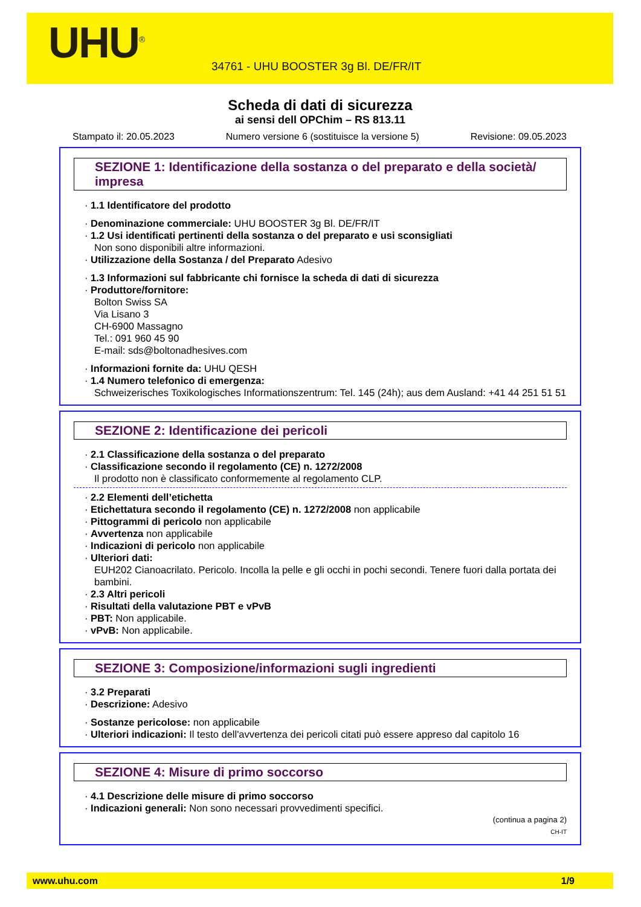UHU<sup>®</sup>
34761 - UHU BOOSTER 3g Bl. DE/FR/IT
Scheda di dati di sicurezza
ai sensi dell OPChim – RS 813.11
Stampato il: 20.05.2023 Numero versione 6 (sostituisce la versione 5) Revisione: 09.05.2023
SEZIONE 1: Identificazione della sostanza o del preparato e della società/ impresa
· 1.1 Identificatore del prodotto
· Denominazione commerciale: UHU BOOSTER 3g Bl. DE/FR/IT
· 1.2 Usi identificati pertinenti della sostanza o del preparato e usi sconsigliati
Non sono disponibili altre informazioni.
· Utilizzazione della Sostanza / del Preparato Adesivo
· 1.3 Informazioni sul fabbricante chi fornisce la scheda di dati di sicurezza
· Produttore/fornitore:
Bolton Swiss SA
Via Lisano 3
CH-6900 Massagno
Tel.: 091 960 45 90
E-mail: sds@boltonadhesives.com
· Informazioni fornite da: UHU QESH
· 1.4 Numero telefonico di emergenza:
Schweizerisches Toxikologisches Informationszentrum: Tel. 145 (24h); aus dem Ausland: +41 44 251 51 51
SEZIONE 2: Identificazione dei pericoli
· 2.1 Classificazione della sostanza o del preparato
· Classificazione secondo il regolamento (CE) n. 1272/2008
Il prodotto non è classificato conformemente al regolamento CLP.
· 2.2 Elementi dell’etichetta
· Etichettatura secondo il regolamento (CE) n. 1272/2008 non applicabile
· Pittogrammi di pericolo non applicabile
· Avvertenza non applicabile
· Indicazioni di pericolo non applicabile
· Ulteriori dati:
EUH202 Cianoacrilato. Pericolo. Incolla la pelle e gli occhi in pochi secondi. Tenere fuori dalla portata dei bambini.
· 2.3 Altri pericoli
· Risultati della valutazione PBT e vPvB
· PBT: Non applicabile.
· vPvB: Non applicabile.
SEZIONE 3: Composizione/informazioni sugli ingredienti
· 3.2 Preparati
· Descrizione: Adesivo
· Sostanze pericolose: non applicabile
· Ulteriori indicazioni: Il testo dell'avvertenza dei pericoli citati può essere appreso dal capitolo 16
SEZIONE 4: Misure di primo soccorso
· 4.1 Descrizione delle misure di primo soccorso
· Indicazioni generali: Non sono necessari provvedimenti specifici.
(continua a pagina 2)
CH-IT
www.uhu.com 1/9